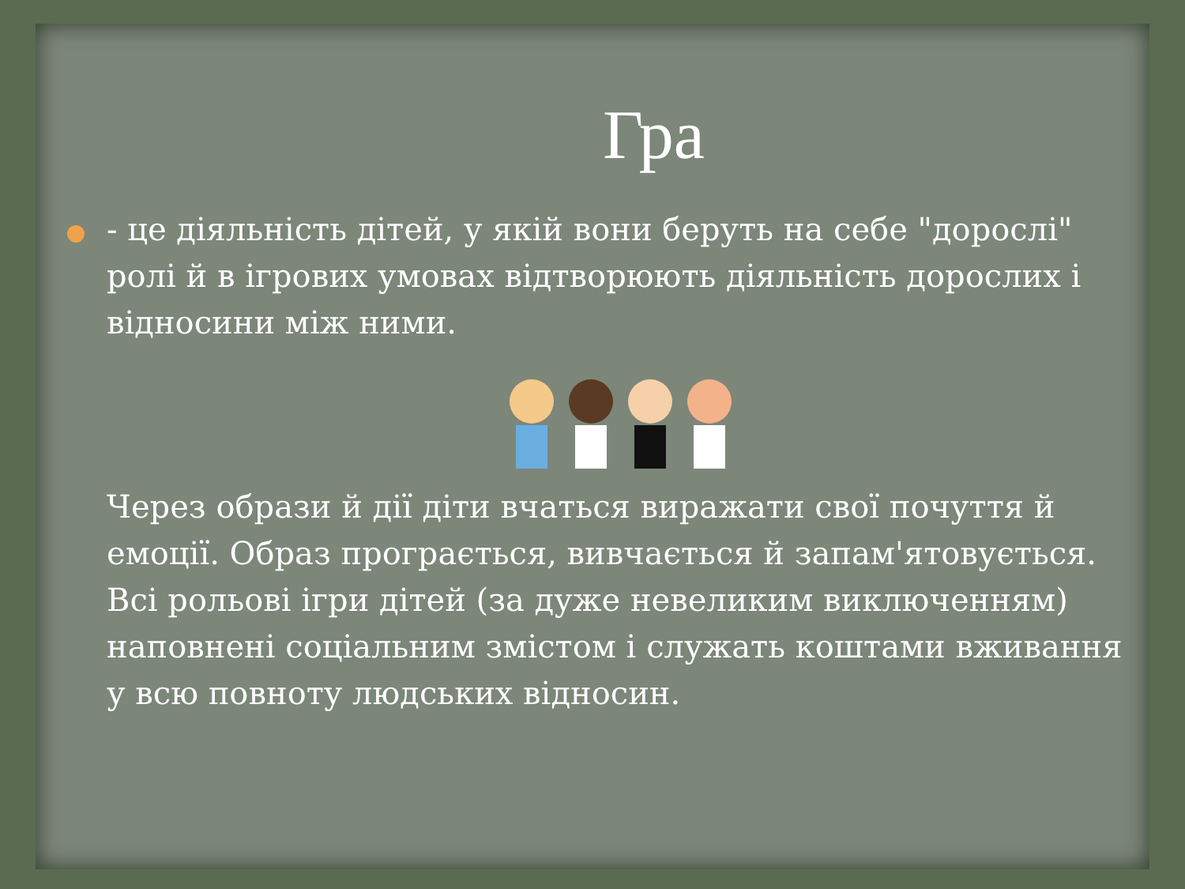Гра
- це діяльність дітей, у якій вони беруть на себе "дорослі" ролі й в ігрових умовах відтворюють діяльність дорослих і відносини між ними.
Через образи й дії діти вчаться виражати свої почуття й емоції. Образ програється, вивчається й запам'ятовується. Всі рольові ігри дітей (за дуже невеликим виключенням) наповнені соціальним змістом і служать коштами вживання у всю повноту людських відносин.